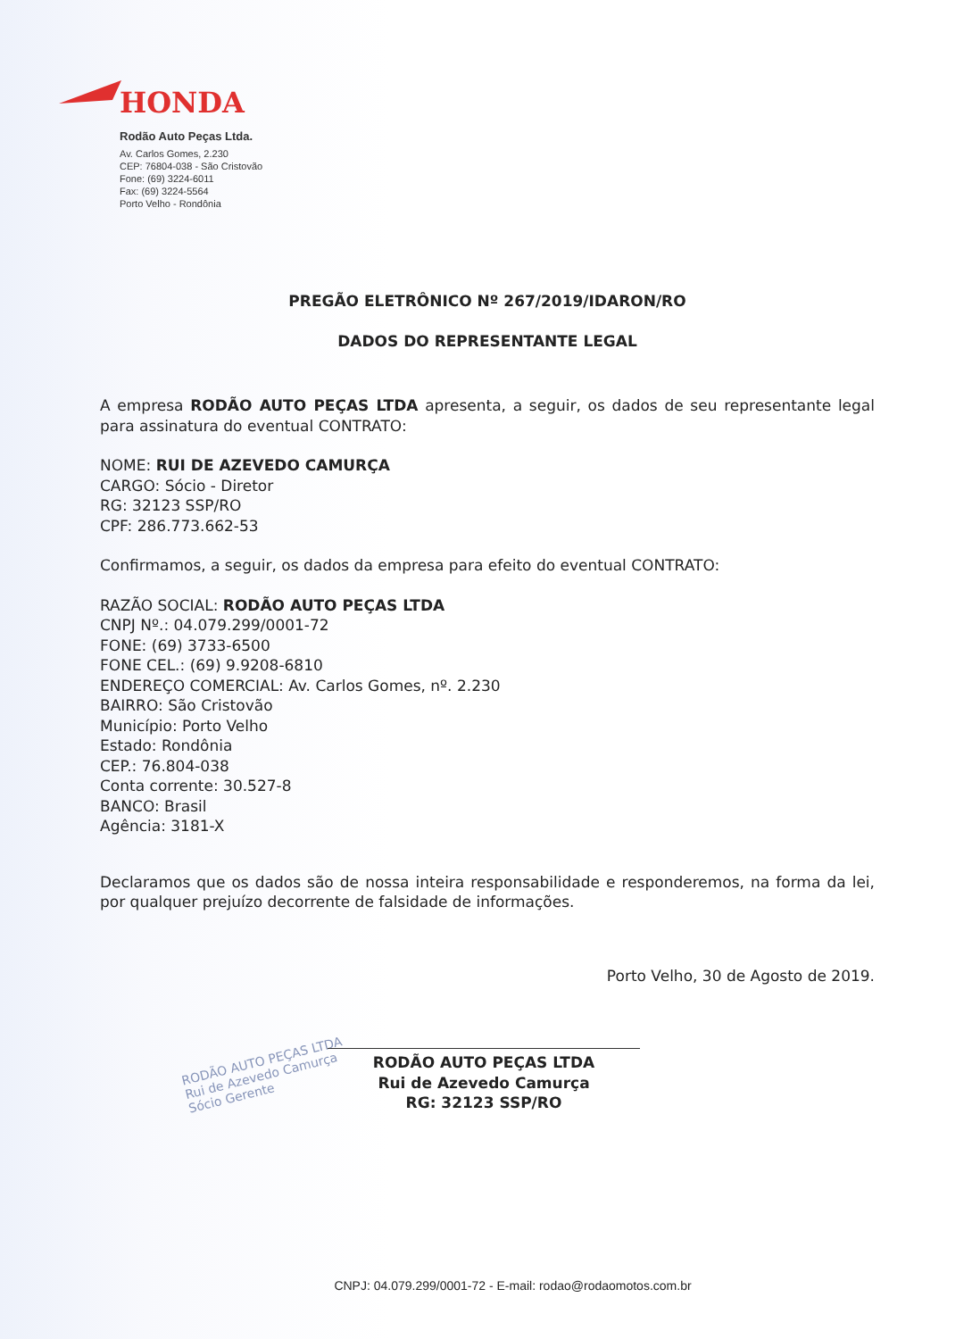HONDA
Rodão Auto Peças Ltda.
Av. Carlos Gomes, 2.230
CEP: 76804-038 - São Cristovão
Fone: (69) 3224-6011
Fax: (69) 3224-5564
Porto Velho - Rondônia
RODÃO AUTO PEÇAS LTDA
Rui de Azevedo Camurça
Sócio Gerente
PREGÃO ELETRÔNICO Nº 267/2019/IDARON/RO
DADOS DO REPRESENTANTE LEGAL
A empresa RODÃO AUTO PEÇAS LTDA apresenta, a seguir, os dados de seu representante legal para assinatura do eventual CONTRATO:
NOME: RUI DE AZEVEDO CAMURÇA
CARGO: Sócio - Diretor
RG: 32123 SSP/RO
CPF: 286.773.662-53
Confirmamos, a seguir, os dados da empresa para efeito do eventual CONTRATO:
RAZÃO SOCIAL: RODÃO AUTO PEÇAS LTDA
CNPJ Nº.: 04.079.299/0001-72
FONE: (69) 3733-6500
FONE CEL.: (69) 9.9208-6810
ENDEREÇO COMERCIAL: Av. Carlos Gomes, nº. 2.230
BAIRRO: São Cristovão
Município: Porto Velho
Estado: Rondônia
CEP.: 76.804-038
Conta corrente: 30.527-8
BANCO: Brasil
Agência: 3181-X
Declaramos que os dados são de nossa inteira responsabilidade e responderemos, na forma da lei, por qualquer prejuízo decorrente de falsidade de informações.
Porto Velho, 30 de Agosto de 2019.
RODÃO AUTO PEÇAS LTDA
Rui de Azevedo Camurça
RG: 32123 SSP/RO
CNPJ: 04.079.299/0001-72 - E-mail: rodao@rodaomotos.com.br